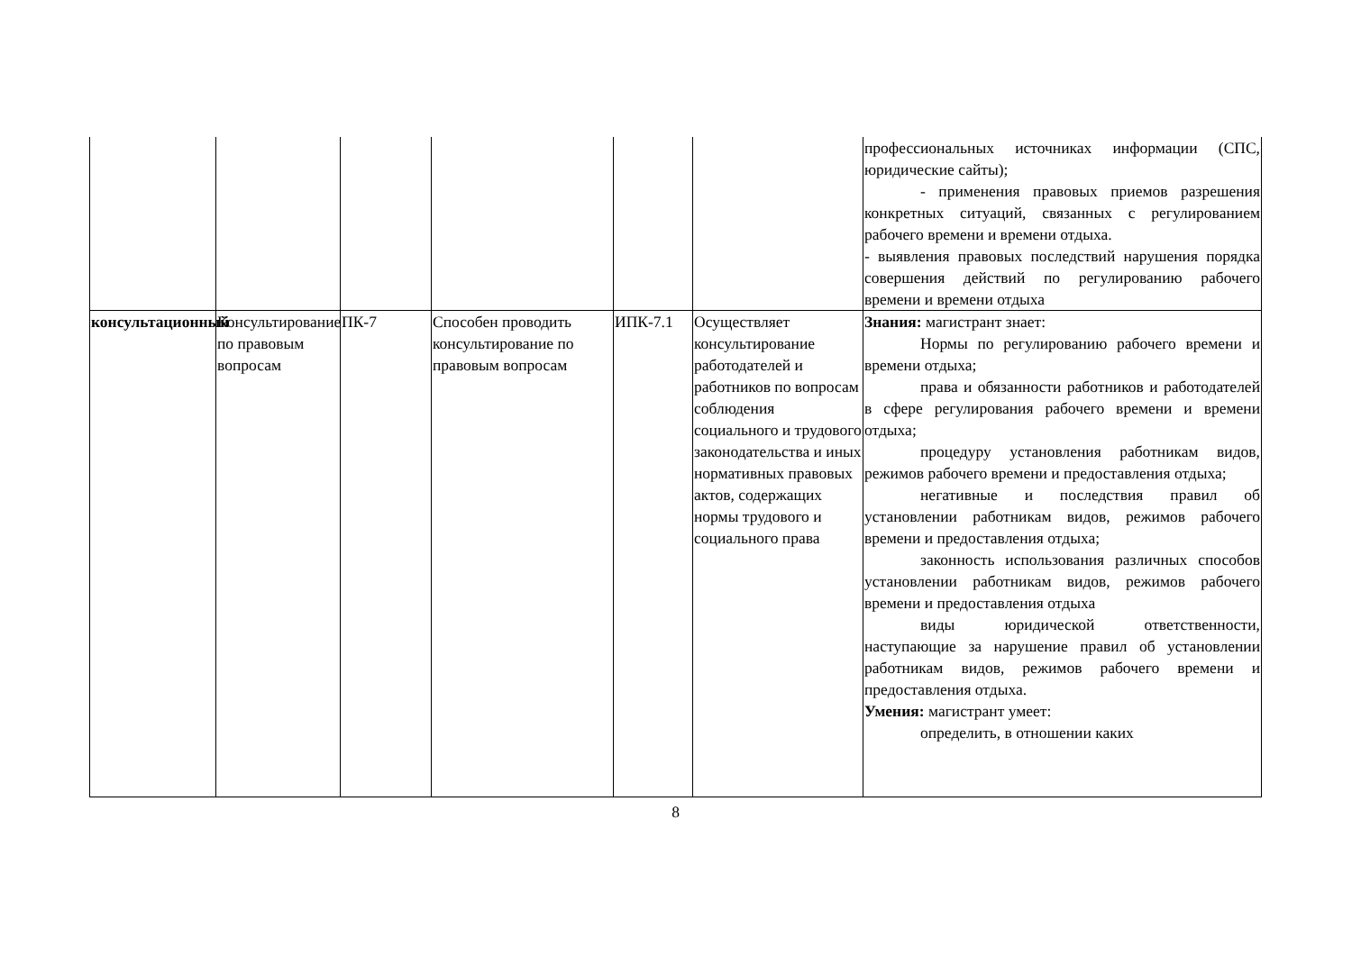| | | | | | | профессиональных источниках информации (СПС, юридические сайты); - применения правовых приемов разрешения конкретных ситуаций, связанных с регулированием рабочего времени и времени отдыха. - выявления правовых последствий нарушения порядка совершения действий по регулированию рабочего времени и времени отдыха |
| консультационный | Консультирование по правовым вопросам | ПК-7 | Способен проводить консультирование по правовым вопросам | ИПК-7.1 | Осуществляет консультирование работодателей и работников по вопросам соблюдения социального и трудового законодательства и иных нормативных правовых актов, содержащих нормы трудового и социального права | Знания: магистрант знает: Нормы по регулированию рабочего времени и времени отдыха; права и обязанности работников и работодателей в сфере регулирования рабочего времени и времени отдыха; процедуру установления работникам видов, режимов рабочего времени и предоставления отдыха; негативные и последствия правил об установлении работникам видов, режимов рабочего времени и предоставления отдыха; законность использования различных способов установлении работникам видов, режимов рабочего времени и предоставления отдыха виды юридической ответственности, наступающие за нарушение правил об установлении работникам видов, режимов рабочего времени и предоставления отдыха. Умения: магистрант умеет: определить, в отношении каких |
8